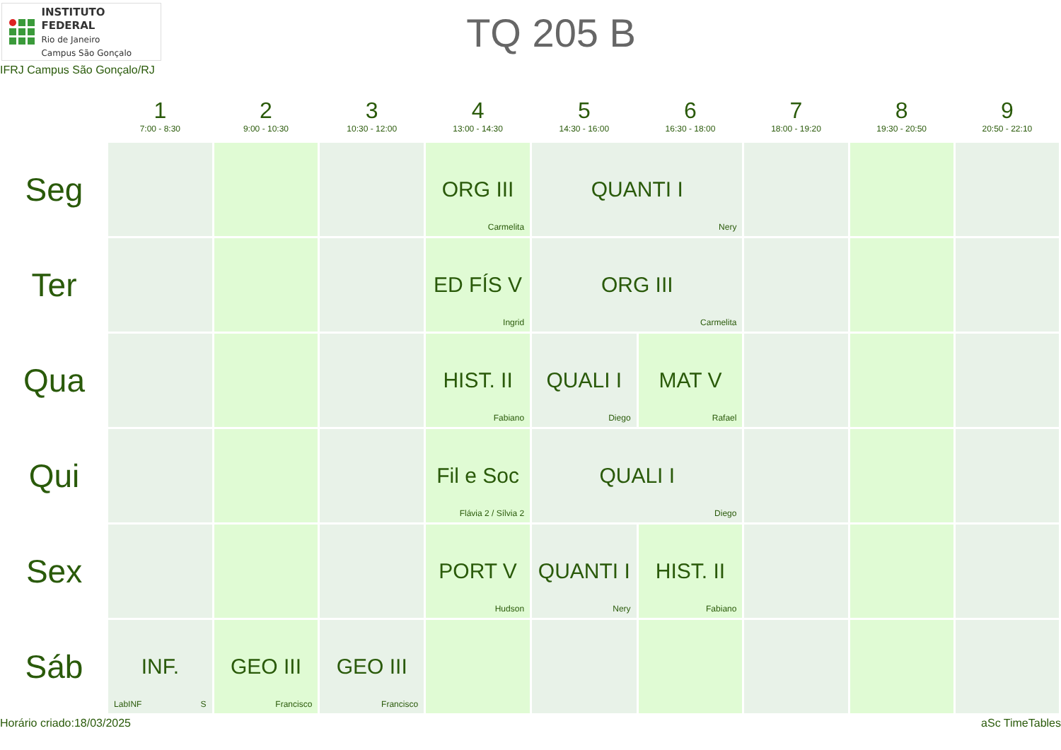INSTITUTO FEDERAL
Rio de Janeiro
Campus São Gonçalo
TQ 205 B
IFRJ Campus São Gonçalo/RJ
| | 1 7:00 - 8:30 | 2 9:00 - 10:30 | 3 10:30 - 12:00 | 4 13:00 - 14:30 | 5 14:30 - 16:00 | 6 16:30 - 18:00 | 7 18:00 - 19:20 | 8 19:30 - 20:50 | 9 20:50 - 22:10 |
| --- | --- | --- | --- | --- | --- | --- | --- | --- | --- |
| Seg | | | | ORG III Carmelita | QUANTI I Nery | | | | |
| Ter | | | | ED FÍS V Ingrid | ORG III Carmelita | | | | |
| Qua | | | | HIST. II Fabiano | QUALI I Diego | MAT V Rafael | | | |
| Qui | | | | Fil e Soc Flávia 2 / Sílvia 2 | QUALI I Diego | | | | |
| Sex | | | | PORT V Hudson | QUANTI I Nery | HIST. II Fabiano | | | |
| Sáb | INF. LabINF S | GEO III Francisco | GEO III Francisco | | | | | | |
Horário criado:18/03/2025 aSc TimeTables